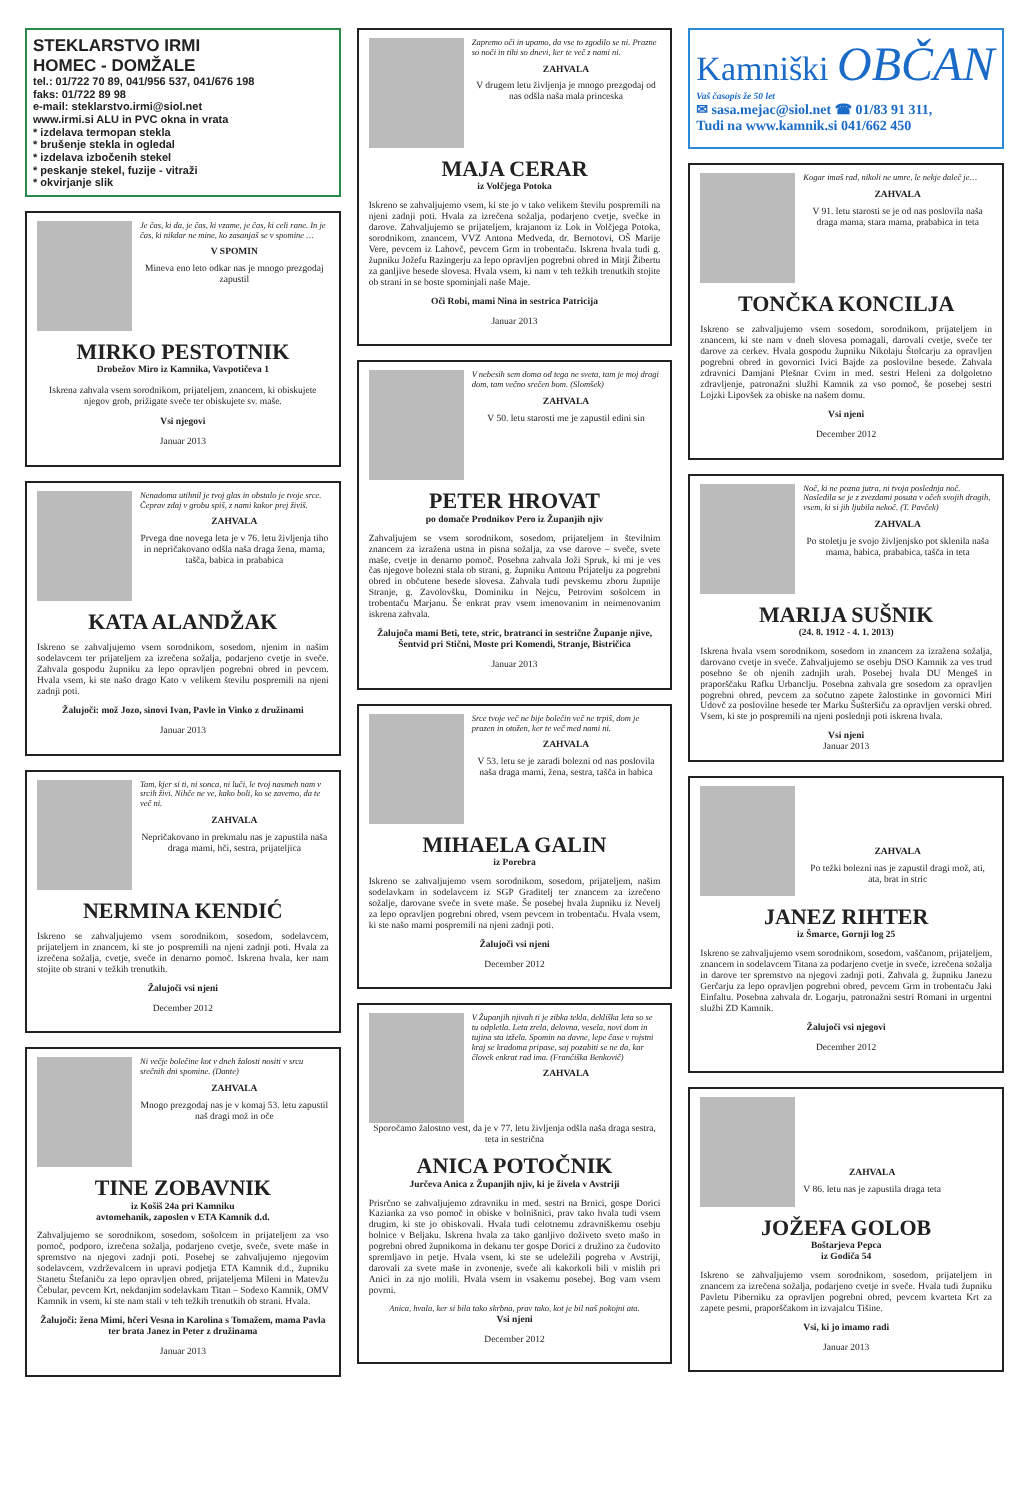STEKLARSTVO IRMI
HOMEC - DOMŽALE
tel.: 01/722 70 89, 041/956 537, 041/676 198
faks: 01/722 89 98
e-mail: steklarstvo.irmi@siol.net
www.irmi.si ALU in PVC okna in vrata
* izdelava termopan stekla
* brušenje stekla in ogledal
* izdelava izbočenih stekel
* peskanje stekel, fuzije - vitraži
* okvirjanje slik
Je čas, ki da, je čas, ki vzame, je čas, ki celi rane. In je čas, ki nikdar ne mine, ko zasanjaš se v spomine …
V SPOMIN
Mineva eno leto odkar nas je mnogo prezgodaj zapustil
MIRKO PESTOTNIK
Drobežov Miro iz Kamnika, Vavpotičeva 1
Iskrena zahvala vsem sorodnikom, prijateljem, znancem, ki obiskujete njegov grob, prižigate sveče ter obiskujete sv. maše.
Vsi njegovi
Januar 2013
Nenadoma utihnil je tvoj glas in obstalo je tvoje srce. Čeprav zdaj v grobu spiš, z nami kakor prej živiš.
ZAHVALA
Prvega dne novega leta je v 76. letu življenja tiho in nepričakovano odšla naša draga žena, mama, tašča, babica in prababica
KATA ALANDŽAK
Iskreno se zahvaljujemo vsem sorodnikom, sosedom, njenim in našim sodelavcem ter prijateljem za izrečena sožalja, podarjeno cvetje in sveče. Zahvala gospodu župniku za lepo opravljen pogrebni obred in pevcem. Hvala vsem, ki ste našo drago Kato v velikem številu pospremili na njeni zadnji poti.
Žalujoči: mož Jozo, sinovi Ivan, Pavle in Vinko z družinami
Januar 2013
Tam, kjer si ti, ni sonca, ni luči, le tvoj nasmeh nam v srcih živi. Nihče ne ve, kako boli, ko se zavemo, da te več ni.
ZAHVALA
Nepričakovano in prekmalu nas je zapustila naša draga mami, hči, sestra, prijateljica
NERMINA KENDIĆ
Iskreno se zahvaljujemo vsem sorodnikom, sosedom, sodelavcem, prijateljem in znancem, ki ste jo pospremili na njeni zadnji poti. Hvala za izrečena sožalja, cvetje, sveče in denarno pomoč. Iskrena hvala, ker nam stojite ob strani v težkih trenutkih.
Žalujoči vsi njeni
December 2012
Ni večje bolečine kot v dneh žalosti nositi v srcu srečnih dni spomine. (Dante)
ZAHVALA
Mnogo prezgodaj nas je v komaj 53. letu zapustil naš dragi mož in oče
TINE ZOBAVNIK
iz Košiš 24a pri Kamniku
avtomehanik, zaposlen v ETA Kamnik d.d.
Zahvaljujemo se sorodnikom, sosedom, sošolcem in prijateljem za vso pomoč, podporo, izrečena sožalja, podarjeno cvetje, sveče, svete maše in spremstvo na njegovi zadnji poti. Posebej se zahvaljujemo njegovim sodelavcem, vzdrževalcem in upravi podjetja ETA Kamnik d.d., župniku Stanetu Štefaniču za lepo opravljen obred, prijateljema Mileni in Matevžu Čebular, pevcem Krt, nekdanjim sodelavkam Titan – Sodexo Kamnik, OMV Kamnik in vsem, ki ste nam stali v teh težkih trenutkih ob strani. Hvala.
Žalujoči: žena Mimi, hčeri Vesna in Karolina s Tomažem, mama Pavla ter brata Janez in Peter z družinama
Januar 2013
Zapremo oči in upamo, da vse to zgodilo se ni. Prazne so noči in tihi so dnevi, ker te več z nami ni.
ZAHVALA
V drugem letu življenja je mnogo prezgodaj od nas odšla naša mala princeska
MAJA CERAR
iz Volčjega Potoka
Iskreno se zahvaljujemo vsem, ki ste jo v tako velikem številu pospremili na njeni zadnji poti. Hvala za izrečena sožalja, podarjeno cvetje, svečke in darove. Zahvaljujemo se prijateljem, krajanom iz Lok in Volčjega Potoka, sorodnikom, znancem, VVZ Antona Medveda, dr. Bernotovi, OŠ Marije Vere, pevcem iz Lahovč, pevcem Grm in trobentaču. Iskrena hvala tudi g. župniku Jožefu Razingerju za lepo opravljen pogrebni obred in Mitji Žibertu za ganljive besede slovesa. Hvala vsem, ki nam v teh težkih trenutkih stojite ob strani in se boste spominjali naše Maje.
Oči Robi, mami Nina in sestrica Patricija
Januar 2013
V nebesih sem doma od tega ne sveta, tam je moj dragi dom, tam večno srečen bom. (Slomšek)
ZAHVALA
V 50. letu starosti me je zapustil edini sin
PETER HROVAT
po domače Prodnikov Pero iz Županjih njiv
Zahvaljujem se vsem sorodnikom, sosedom, prijateljem in številnim znancem za izražena ustna in pisna sožalja, za vse darove – sveče, svete maše, cvetje in denarno pomoč. Posebna zahvala Joži Spruk, ki mi je ves čas njegove bolezni stala ob strani, g. župniku Antonu Prijatelju za pogrebni obred in občutene besede slovesa. Zahvala tudi pevskemu zboru župnije Stranje, g. Zavolovšku, Dominiku in Nejcu, Petrovim sošolcem in trobentaču Marjanu. Še enkrat prav vsem imenovanim in neimenovanim iskrena zahvala.
Žalujoča mami Beti, tete, stric, bratranci in sestrične Županje njive, Šentvid pri Stični, Moste pri Komendi, Stranje, Bistričica
Januar 2013
Srce tvoje več ne bije bolečin več ne trpiš, dom je prazen in otožen, ker te več med nami ni.
ZAHVALA
V 53. letu se je zaradi bolezni od nas poslovila naša draga mami, žena, sestra, tašča in babica
MIHAELA GALIN
iz Porebra
Iskreno se zahvaljujemo vsem sorodnikom, sosedom, prijateljem, našim sodelavkam in sodelavcem iz SGP Graditelj ter znancem za izrečeno sožalje, darovane sveče in svete maše. Še posebej hvala župniku iz Nevelj za lepo opravljen pogrebni obred, vsem pevcem in trobentaču. Hvala vsem, ki ste našo mami pospremili na njeni zadnji poti.
Žalujoči vsi njeni
December 2012
V Županjih njivah ti je zibka tekla, dekliška leta so se tu odpletla. Leta zrela, delovna, vesela, novi dom in tujina sta izžela. Spomin na davne, lepe čase v rojstni kraj se kradoma pripase, saj pozabiti se ne da, kar človek enkrat rad ima. (Frančiška Benkovič)
ZAHVALA
Sporočamo žalostno vest, da je v 77. letu življenja odšla naša draga sestra, teta in sestrična
ANICA POTOČNIK
Jurčeva Anica z Županjih njiv, ki je živela v Avstriji
Prisrčno se zahvaljujemo zdravniku in med. sestri na Brnici, gospe Dorici Kazianka za vso pomoč in obiske v bolnišnici, prav tako hvala tudi vsem drugim, ki ste jo obiskovali. Hvala tudi celotnemu zdravniškemu osebju bolnice v Beljaku. Iskrena hvala za tako ganljivo doživeto sveto mašo in pogrebni obred župnikoma in dekanu ter gospe Dorici z družino za čudovito spremljavo in petje. Hvala vsem, ki ste se udeležili pogreba v Avstriji, darovali za svete maše in zvonenje, sveče ali kakorkoli bili v mislih pri Anici in za njo molili. Hvala vsem in vsakemu posebej. Bog vam vsem povrni.
Anica, hvala, ker si bila tako skrbna, prav tako, kot je bil naš pokojni ata.
Vsi njeni
December 2012
Kamniški OBČAN
Vaš časopis že 50 let
✉ sasa.mejac@siol.net ☎ 01/83 91 311,
Tudi na www.kamnik.si 041/662 450
Kogar imaš rad, nikoli ne umre, le nekje daleč je…
ZAHVALA
V 91. letu starosti se je od nas poslovila naša draga mama, stara mama, prababica in teta
TONČKA KONCILJA
Iskreno se zahvaljujemo vsem sosedom, sorodnikom, prijateljem in znancem, ki ste nam v dneh slovesa pomagali, darovali cvetje, sveče ter darove za cerkev. Hvala gospodu župniku Nikolaju Štolcarju za opravljen pogrebni obred in govornici Ivici Bajde za poslovilne besede. Zahvala zdravnici Damjani Plešnar Cvirn in med. sestri Heleni za dolgoletno zdravljenje, patronažni službi Kamnik za vso pomoč, še posebej sestri Lojzki Lipovšek za obiske na našem domu.
Vsi njeni
December 2012
Noč, ki ne pozna jutra, ni tvoja poslednja noč. Nasledila se je z zvezdami posuta v očeh svojih dragih, vsem, ki si jih ljubila nekoč. (T. Pavček)
ZAHVALA
Po stoletju je svojo življenjsko pot sklenila naša mama, babica, prababica, tašča in teta
MARIJA SUŠNIK
(24. 8. 1912 - 4. 1. 2013)
Iskrena hvala vsem sorodnikom, sosedom in znancem za izražena sožalja, darovano cvetje in sveče. Zahvaljujemo se osebju DSO Kamnik za ves trud posebno še ob njenih zadnjih urah. Posebej hvala DU Mengeš in praporščaku Rafku Urbanclju. Posebna zahvala gre sosedom za opravljen pogrebni obred, pevcem za sočutno zapete žalostinke in govornici Miri Udovč za poslovilne besede ter Marku Šušteršiču za opravljen verski obred. Vsem, ki ste jo pospremili na njeni poslednji poti iskrena hvala.
Vsi njeni
Januar 2013
ZAHVALA
Po težki bolezni nas je zapustil dragi mož, ati, ata, brat in stric
JANEZ RIHTER
iz Šmarce, Gornji log 25
Iskreno se zahvaljujemo vsem sorodnikom, sosedom, vaščanom, prijateljem, znancem in sodelavcem Titana za podarjeno cvetje in sveče, izrečena sožalja in darove ter spremstvo na njegovi zadnji poti. Zahvala g. župniku Janezu Gerčarju za lepo opravljen pogrebni obred, pevcem Grm in trobentaču Jaki Einfaltu. Posebna zahvala dr. Logarju, patronažni sestri Romani in urgentni službi ZD Kamnik.
Žalujoči vsi njegovi
December 2012
ZAHVALA
V 86. letu nas je zapustila draga teta
JOŽEFA GOLOB
Boštarjeva Pepca
iz Godiča 54
Iskreno se zahvaljujemo vsem sorodnikom, sosedom, prijateljem in znancem za izrečena sožalja, podarjeno cvetje in sveče. Hvala tudi župniku Pavletu Piberniku za opravljen pogrebni obred, pevcem kvarteta Krt za zapete pesmi, praporščakom in izvajalcu Tišine.
Vsi, ki jo imamo radi
Januar 2013